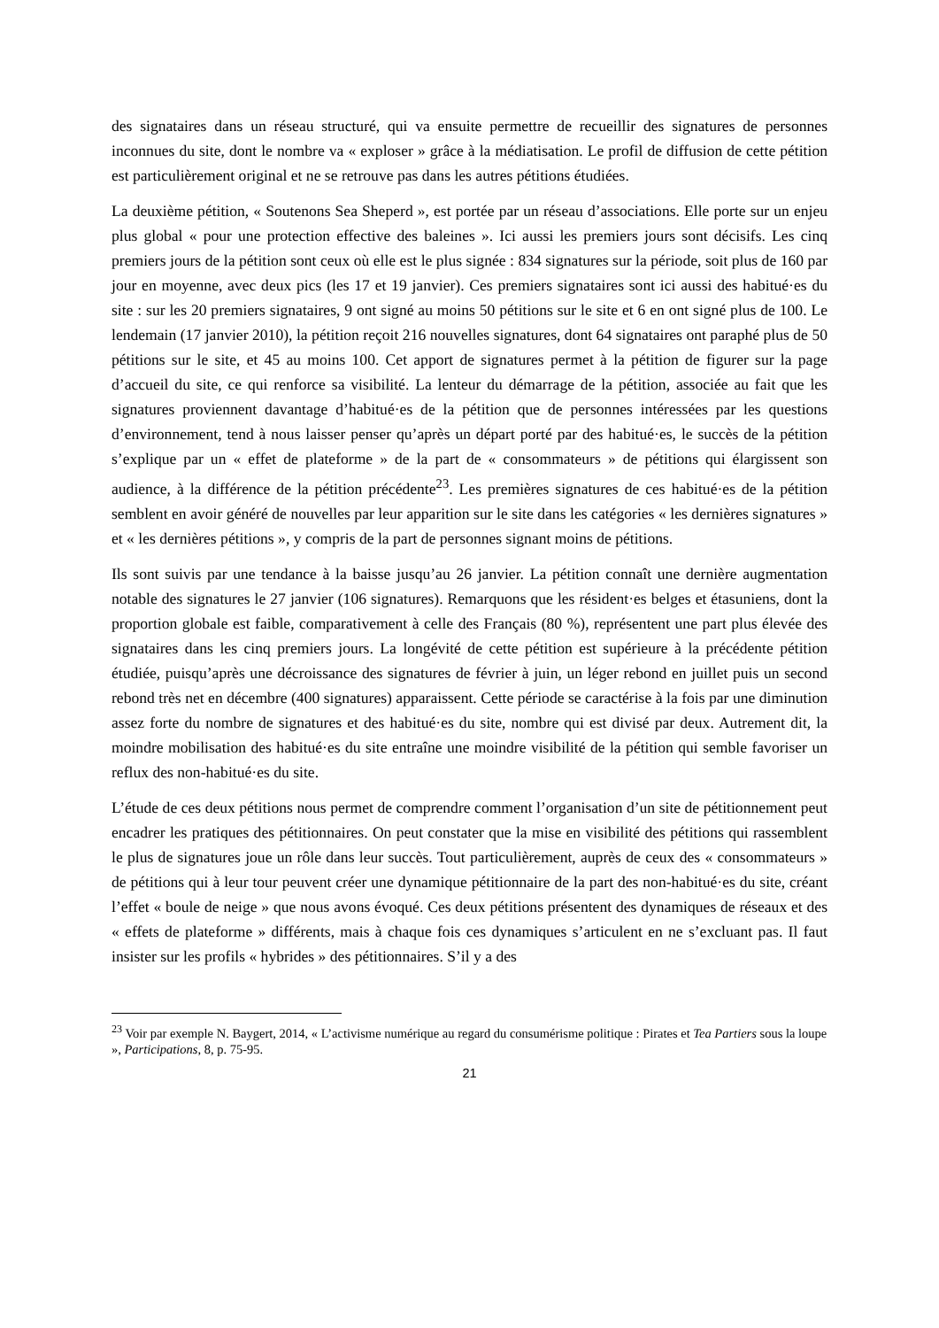des signataires dans un réseau structuré, qui va ensuite permettre de recueillir des signatures de personnes inconnues du site, dont le nombre va « exploser » grâce à la médiatisation. Le profil de diffusion de cette pétition est particulièrement original et ne se retrouve pas dans les autres pétitions étudiées.
La deuxième pétition, « Soutenons Sea Sheperd », est portée par un réseau d’associations. Elle porte sur un enjeu plus global « pour une protection effective des baleines ». Ici aussi les premiers jours sont décisifs. Les cinq premiers jours de la pétition sont ceux où elle est le plus signée : 834 signatures sur la période, soit plus de 160 par jour en moyenne, avec deux pics (les 17 et 19 janvier). Ces premiers signataires sont ici aussi des habitué·es du site : sur les 20 premiers signataires, 9 ont signé au moins 50 pétitions sur le site et 6 en ont signé plus de 100. Le lendemain (17 janvier 2010), la pétition reçoit 216 nouvelles signatures, dont 64 signataires ont paraphé plus de 50 pétitions sur le site, et 45 au moins 100. Cet apport de signatures permet à la pétition de figurer sur la page d’accueil du site, ce qui renforce sa visibilité. La lenteur du démarrage de la pétition, associée au fait que les signatures proviennent davantage d’habitué·es de la pétition que de personnes intéressées par les questions d’environnement, tend à nous laisser penser qu’après un départ porté par des habitué·es, le succès de la pétition s’explique par un « effet de plateforme » de la part de « consommateurs » de pétitions qui élargissent son audience, à la différence de la pétition précédente<sup>23</sup>. Les premières signatures de ces habitué·es de la pétition semblent en avoir généré de nouvelles par leur apparition sur le site dans les catégories « les dernières signatures » et « les dernières pétitions », y compris de la part de personnes signant moins de pétitions.
Ils sont suivis par une tendance à la baisse jusqu’au 26 janvier. La pétition connaît une dernière augmentation notable des signatures le 27 janvier (106 signatures). Remarquons que les résident·es belges et étasuniens, dont la proportion globale est faible, comparativement à celle des Français (80 %), représentent une part plus élevée des signataires dans les cinq premiers jours. La longévité de cette pétition est supérieure à la précédente pétition étudiée, puisqu’après une décroissance des signatures de février à juin, un léger rebond en juillet puis un second rebond très net en décembre (400 signatures) apparaissent. Cette période se caractérise à la fois par une diminution assez forte du nombre de signatures et des habitué·es du site, nombre qui est divisé par deux. Autrement dit, la moindre mobilisation des habitué·es du site entraîne une moindre visibilité de la pétition qui semble favoriser un reflux des non-habitué·es du site.
L’étude de ces deux pétitions nous permet de comprendre comment l’organisation d’un site de pétitionnement peut encadrer les pratiques des pétitionnaires. On peut constater que la mise en visibilité des pétitions qui rassemblent le plus de signatures joue un rôle dans leur succès. Tout particulièrement, auprès de ceux des « consommateurs » de pétitions qui à leur tour peuvent créer une dynamique pétitionnaire de la part des non-habitué·es du site, créant l’effet « boule de neige » que nous avons évoqué. Ces deux pétitions présentent des dynamiques de réseaux et des « effets de plateforme » différents, mais à chaque fois ces dynamiques s’articulent en ne s’excluant pas. Il faut insister sur les profils « hybrides » des pétitionnaires. S’il y a des
<sup>23</sup> Voir par exemple N. Baygert, 2014, « L’activisme numérique au regard du consumérisme politique : Pirates et Tea Partiers sous la loupe », Participations, 8, p. 75-95.
21